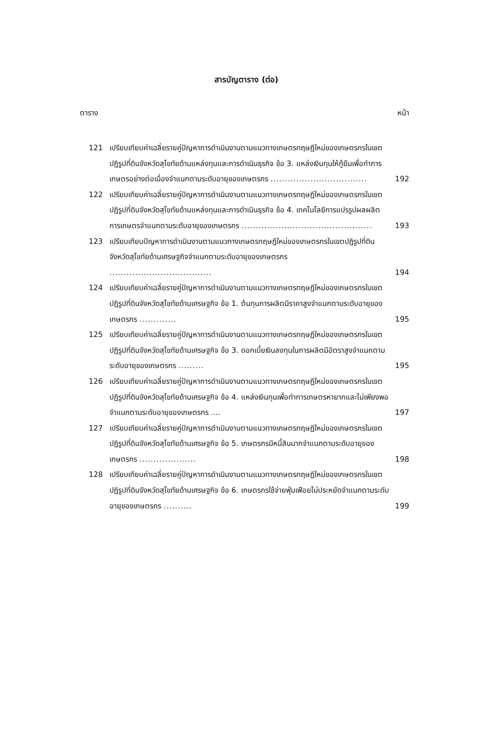สารบัญตาราง (ต่อ)
ตาราง หน้า
121 เปรียบเทียบค่าเฉลี่ยรายคู่ปัญหาการดำเนินงานตามแนวทางเกษตรทฤษฎีใหม่ของเกษตรกรในเขตปฏิรูปที่ดินจังหวัดสุโขทัยด้านแหล่งทุนและการดำเนินธุรกิจ ข้อ 3. แหล่งเงินทุนให้กู้ยืมเพื่อทำการเกษตรอย่างต่อเนื่องจำแนกตามระดับอายุของเกษตรกร .................................. 192
122 เปรียบเทียบค่าเฉลี่ยรายคู่ปัญหาการดำเนินงานตามแนวทางเกษตรทฤษฎีใหม่ของเกษตรกรในเขตปฏิรูปที่ดินจังหวัดสุโขทัยด้านแหล่งทุนและการดำเนินธุรกิจ ข้อ 4. เทคโนโลยีการแปรรูปผลผลิตการเกษตรจำแนกตามระดับอายุของเกษตรกร .............................................. 193
123 เปรียบเทียบปัญหาการดำเนินงานตามแนวทางเกษตรทฤษฎีใหม่ของเกษตรกรในเขตปฏิรูปที่ดินจังหวัดสุโขทัยด้านเศรษฐกิจจำแนกตามระดับอายุของเกษตรกร .................................... 194
124 เปรียบเทียบค่าเฉลี่ยรายคู่ปัญหาการดำเนินงานตามแนวทางเกษตรทฤษฎีใหม่ของเกษตรกรในเขตปฏิรูปที่ดินจังหวัดสุโขทัยด้านเศรษฐกิจ ข้อ 1. ต้นทุนการผลิตมีราคาสูงจำแนกตามระดับอายุของเกษตรกร ............. 195
125 เปรียบเทียบค่าเฉลี่ยรายคู่ปัญหาการดำเนินงานตามแนวทางเกษตรทฤษฎีใหม่ของเกษตรกรในเขตปฏิรูปที่ดินจังหวัดสุโขทัยด้านเศรษฐกิจ ข้อ 3. ดอกเบี้ยเงินลงทุนในการผลิตมีอัตราสูงจำแนกตามระดับอายุของเกษตรกร ......... 195
126 เปรียบเทียบค่าเฉลี่ยรายคู่ปัญหาการดำเนินงานตามแนวทางเกษตรทฤษฎีใหม่ของเกษตรกรในเขตปฏิรูปที่ดินจังหวัดสุโขทัยด้านเศรษฐกิจ ข้อ 4. แหล่งเงินทุนเพื่อทำการเกษตรหายากและไม่เพียงพอจำแนกตามระดับอายุของเกษตรกร .... 197
127 เปรียบเทียบค่าเฉลี่ยรายคู่ปัญหาการดำเนินงานตามแนวทางเกษตรทฤษฎีใหม่ของเกษตรกรในเขตปฏิรูปที่ดินจังหวัดสุโขทัยด้านเศรษฐกิจ ข้อ 5. เกษตรกรมีหนี้สินมากจำแนกตามระดับอายุของเกษตรกร .................... 198
128 เปรียบเทียบค่าเฉลี่ยรายคู่ปัญหาการดำเนินงานตามแนวทางเกษตรทฤษฎีใหม่ของเกษตรกรในเขตปฏิรูปที่ดินจังหวัดสุโขทัยด้านเศรษฐกิจ ข้อ 6. เกษตรกรใช้จ่ายฟุ่มเฟือยไม่ประหยัดจำแนกตามระดับอายุของเกษตรกร .......... 199